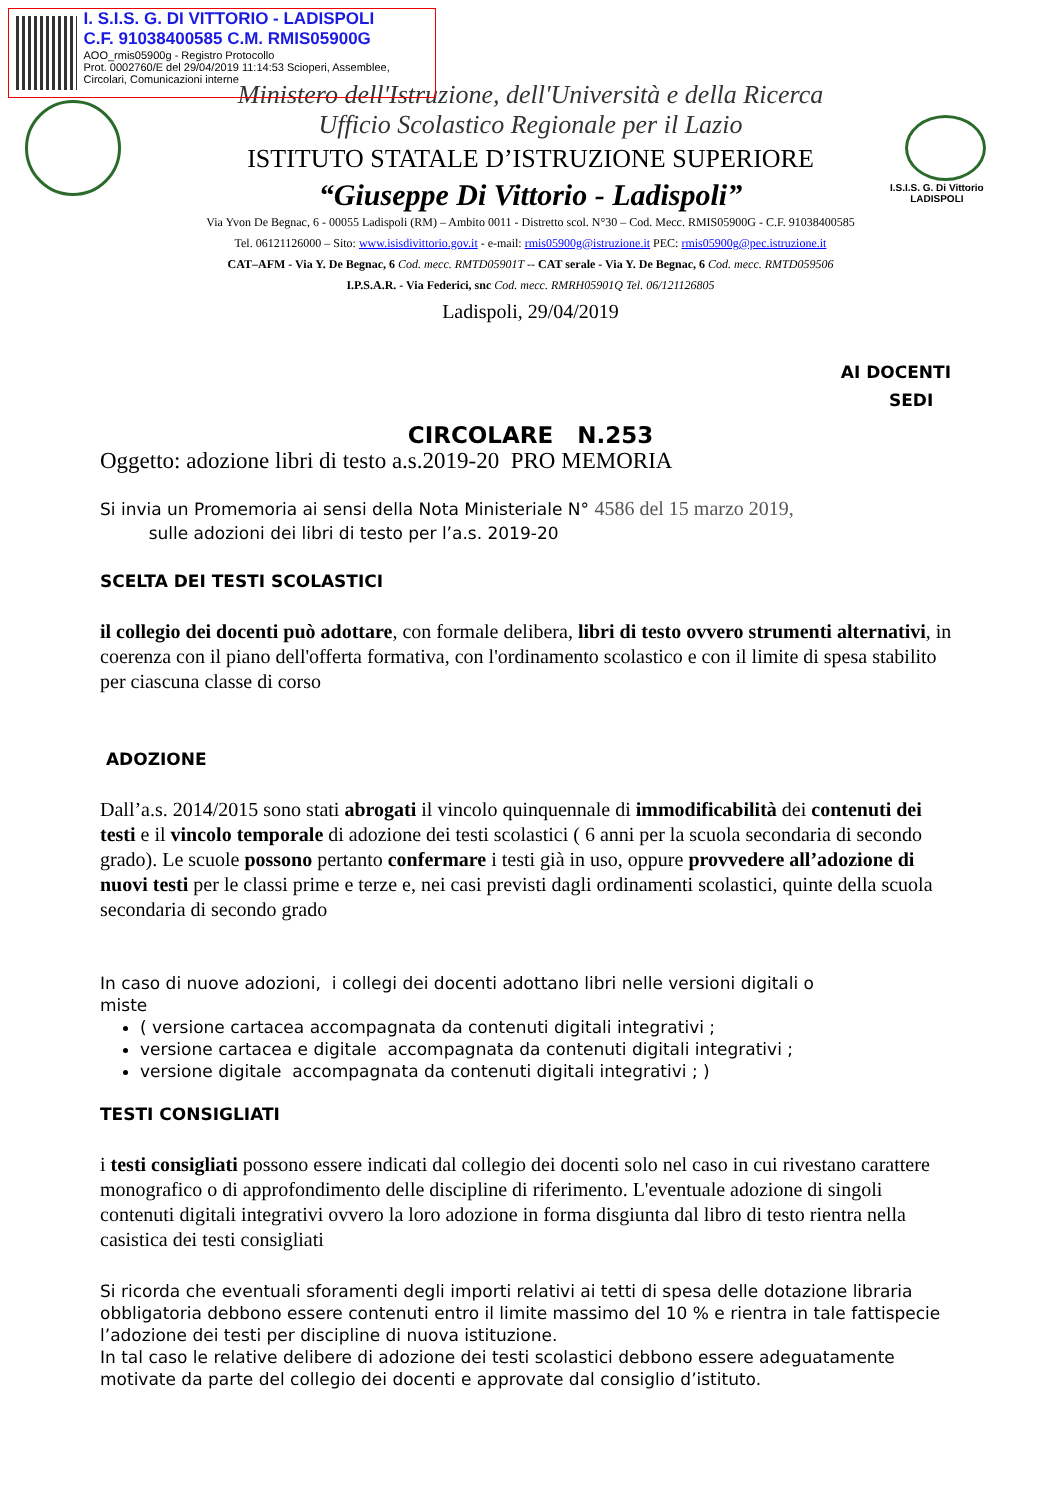I. S.I.S. G. DI VITTORIO - LADISPOLI
C.F. 91038400585 C.M. RMIS05900G
AOO_rmis05900g - Registro Protocollo
Prot. 0002760/E del 29/04/2019 11:14:53 Scioperi, Assemblee, Circolari, Comunicazioni interne
I.S.I.S. G. Di Vittorio
LADISPOLI
Ministero dell'Istruzione, dell'Università e della Ricerca
Ufficio Scolastico Regionale per il Lazio
ISTITUTO STATALE D’ISTRUZIONE SUPERIORE
“Giuseppe Di Vittorio - Ladispoli”
Via Yvon De Begnac, 6 - 00055 Ladispoli (RM) – Ambito 0011 - Distretto scol. N°30 – Cod. Mecc. RMIS05900G - C.F. 91038400585
Tel. 06121126000 – Sito: www.isisdivittorio.gov.it - e-mail: rmis05900g@istruzione.it PEC: rmis05900g@pec.istruzione.it
CAT–AFM - Via Y. De Begnac, 6 Cod. mecc. RMTD05901T -- CAT serale - Via Y. De Begnac, 6 Cod. mecc. RMTD059506
I.P.S.A.R. - Via Federici, snc Cod. mecc. RMRH05901Q Tel. 06/121126805
Ladispoli, 29/04/2019
AI DOCENTI
SEDI
CIRCOLARE N.253
Oggetto: adozione libri di testo a.s.2019-20 PRO MEMORIA
Si invia un Promemoria ai sensi della Nota Ministeriale N° 4586 del 15 marzo 2019,
sulle adozioni dei libri di testo per l’a.s. 2019-20
SCELTA DEI TESTI SCOLASTICI
il collegio dei docenti può adottare, con formale delibera, libri di testo ovvero strumenti alternativi, in coerenza con il piano dell'offerta formativa, con l'ordinamento scolastico e con il limite di spesa stabilito per ciascuna classe di corso
ADOZIONE
Dall’a.s. 2014/2015 sono stati abrogati il vincolo quinquennale di immodificabilità dei contenuti dei testi e il vincolo temporale di adozione dei testi scolastici ( 6 anni per la scuola secondaria di secondo grado). Le scuole possono pertanto confermare i testi già in uso, oppure provvedere all’adozione di nuovi testi per le classi prime e terze e, nei casi previsti dagli ordinamenti scolastici, quinte della scuola secondaria di secondo grado
In caso di nuove adozioni, i collegi dei docenti adottano libri nelle versioni digitali o miste
( versione cartacea accompagnata da contenuti digitali integrativi ;
versione cartacea e digitale accompagnata da contenuti digitali integrativi ;
versione digitale accompagnata da contenuti digitali integrativi ; )
TESTI CONSIGLIATI
i testi consigliati possono essere indicati dal collegio dei docenti solo nel caso in cui rivestano carattere monografico o di approfondimento delle discipline di riferimento. L'eventuale adozione di singoli contenuti digitali integrativi ovvero la loro adozione in forma disgiunta dal libro di testo rientra nella casistica dei testi consigliati
Si ricorda che eventuali sforamenti degli importi relativi ai tetti di spesa delle dotazione libraria obbligatoria debbono essere contenuti entro il limite massimo del 10 % e rientra in tale fattispecie l’adozione dei testi per discipline di nuova istituzione.
In tal caso le relative delibere di adozione dei testi scolastici debbono essere adeguatamente motivate da parte del collegio dei docenti e approvate dal consiglio d’istituto.